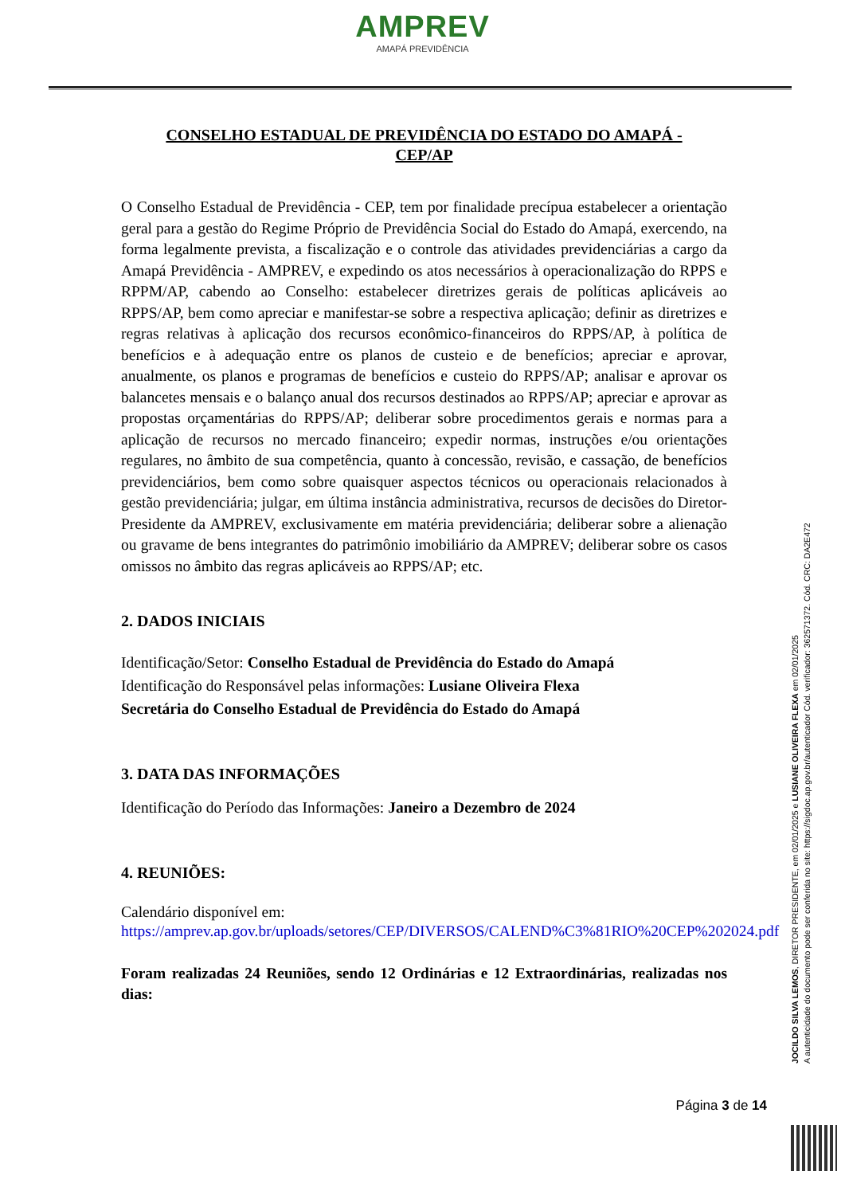AMPREV
AMAPÁ PREVIDÊNCIA
CONSELHO ESTADUAL DE PREVIDÊNCIA DO ESTADO DO AMAPÁ -
CEP/AP
O Conselho Estadual de Previdência - CEP, tem por finalidade precípua estabelecer a orientação geral para a gestão do Regime Próprio de Previdência Social do Estado do Amapá, exercendo, na forma legalmente prevista, a fiscalização e o controle das atividades previdenciárias a cargo da Amapá Previdência - AMPREV, e expedindo os atos necessários à operacionalização do RPPS e RPPM/AP, cabendo ao Conselho: estabelecer diretrizes gerais de políticas aplicáveis ao RPPS/AP, bem como apreciar e manifestar-se sobre a respectiva aplicação; definir as diretrizes e regras relativas à aplicação dos recursos econômico-financeiros do RPPS/AP, à política de benefícios e à adequação entre os planos de custeio e de benefícios; apreciar e aprovar, anualmente, os planos e programas de benefícios e custeio do RPPS/AP; analisar e aprovar os balancetes mensais e o balanço anual dos recursos destinados ao RPPS/AP; apreciar e aprovar as propostas orçamentárias do RPPS/AP; deliberar sobre procedimentos gerais e normas para a aplicação de recursos no mercado financeiro; expedir normas, instruções e/ou orientações regulares, no âmbito de sua competência, quanto à concessão, revisão, e cassação, de benefícios previdenciários, bem como sobre quaisquer aspectos técnicos ou operacionais relacionados à gestão previdenciária; julgar, em última instância administrativa, recursos de decisões do Diretor-Presidente da AMPREV, exclusivamente em matéria previdenciária; deliberar sobre a alienação ou gravame de bens integrantes do patrimônio imobiliário da AMPREV; deliberar sobre os casos omissos no âmbito das regras aplicáveis ao RPPS/AP; etc.
2. DADOS INICIAIS
Identificação/Setor: Conselho Estadual de Previdência do Estado do Amapá
Identificação do Responsável pelas informações: Lusiane Oliveira Flexa
Secretária do Conselho Estadual de Previdência do Estado do Amapá
3. DATA DAS INFORMAÇÕES
Identificação do Período das Informações: Janeiro a Dezembro de 2024
4. REUNIÕES:
Calendário disponível em:
https://amprev.ap.gov.br/uploads/setores/CEP/DIVERSOS/CALEND%C3%81RIO%20CEP%202024.pdf
Foram realizadas 24 Reuniões, sendo 12 Ordinárias e 12 Extraordinárias, realizadas nos dias:
JOCILDO SILVA LEMOS, DIRETOR PRESIDENTE, em 02/01/2025 e LUSIANE OLIVEIRA FLEXA em 02/01/2025
A autenticidade do documento pode ser conferida no site: https://sigdoc.ap.gov.br/autenticador Cód. verificador: 362571372. Cód. CRC: DA2E472
Página 3 de 14